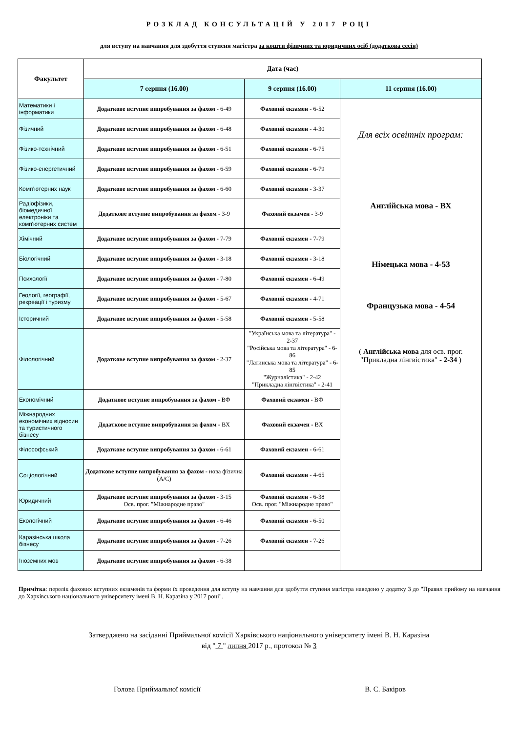РОЗКЛАД КОНСУЛЬТАЦІЙ У 2017 РОЦІ
для вступу на навчання для здобуття ступеня магістра за кошти фізичних та юридичних осіб (додаткова сесія)
| Факультет | Дата (час) | | |
| --- | --- | --- | --- |
| | 7 серпня (16.00) | 9 серпня (16.00) | 11 серпня (16.00) |
| Математики і інформатики | Додаткове вступне випробування за фахом - 6-49 | Фаховий екзамен - 6-52 | Для всіх освітніх програм: Англійська мова - ВХ Німецька мова - 4-53 Французька мова - 4-54 ( Англійська мова для осв. прог. "Прикладна лінгвістика" - 2-34 ) |
| Фізичний | Додаткове вступне випробування за фахом - 6-48 | Фаховий екзамен - 4-30 | |
| Фізико-технічний | Додаткове вступне випробування за фахом - 6-51 | Фаховий екзамен - 6-75 | |
| Фізико-енергетичний | Додаткове вступне випробування за фахом - 6-59 | Фаховий екзамен - 6-79 | |
| Комп’ютерних наук | Додаткове вступне випробування за фахом - 6-60 | Фаховий екзамен - 3-37 | |
| Радіофізики, біомедичної електроніки та комп'ютерних систем | Додаткове вступне випробування за фахом - 3-9 | Фаховий екзамен - 3-9 | |
| Хімічний | Додаткове вступне випробування за фахом - 7-79 | Фаховий екзамен - 7-79 | |
| Біологічний | Додаткове вступне випробування за фахом - 3-18 | Фаховий екзамен - 3-18 | |
| Психології | Додаткове вступне випробування за фахом - 7-80 | Фаховий екзамен - 6-49 | |
| Геології, географії, рекреації і туризму | Додаткове вступне випробування за фахом - 5-67 | Фаховий екзамен - 4-71 | |
| Історичний | Додаткове вступне випробування за фахом - 5-58 | Фаховий екзамен - 5-58 | |
| Філологічний | Додаткове вступне випробування за фахом - 2-37 | "Українська мова та література" - 2-37 "Російська мова та література" - 6-86 "Латинська мова та література" - 6-85 "Журналістика" - 2-42 "Прикладна лінгвістика" - 2-41 | |
| Економічний | Додаткове вступне випробування за фахом - ВФ | Фаховий екзамен - ВФ | |
| Міжнародних економічних відносин та туристичного бізнесу | Додаткове вступне випробування за фахом - ВХ | Фаховий екзамен - ВХ | |
| Філософський | Додаткове вступне випробування за фахом - 6-61 | Фаховий екзамен - 6-61 | |
| Соціологічний | Додаткове вступне випробування за фахом - нова фізична (А/С) | Фаховий екзамен - 4-65 | |
| Юридичний | Додаткове вступне випробування за фахом - 3-15 Осв. прог. "Міжнародне право" | Фаховий екзамен - 6-38 Осв. прог. "Міжнародне право" | |
| Екологічний | Додаткове вступне випробування за фахом - 6-46 | Фаховий екзамен - 6-50 | |
| Каразінська школа бізнесу | Додаткове вступне випробування за фахом - 7-26 | Фаховий екзамен - 7-26 | |
| Іноземних мов | Додаткове вступне випробування за фахом - 6-38 | | |
Примітка: перелік фахових вступних екзаменів та форми їх проведення для вступу на навчання для здобуття ступеня магістра наведено у додатку 3 до "Правил прийому на навчання до Харківського національного університету імені В. Н. Каразіна у 2017 році".
Затверджено на засіданні Приймальної комісії Харківського національного університету імені В. Н. Каразіна
від " 7 " липня 2017 р., протокол № 3
Голова Приймальної комісії В. С. Бакіров